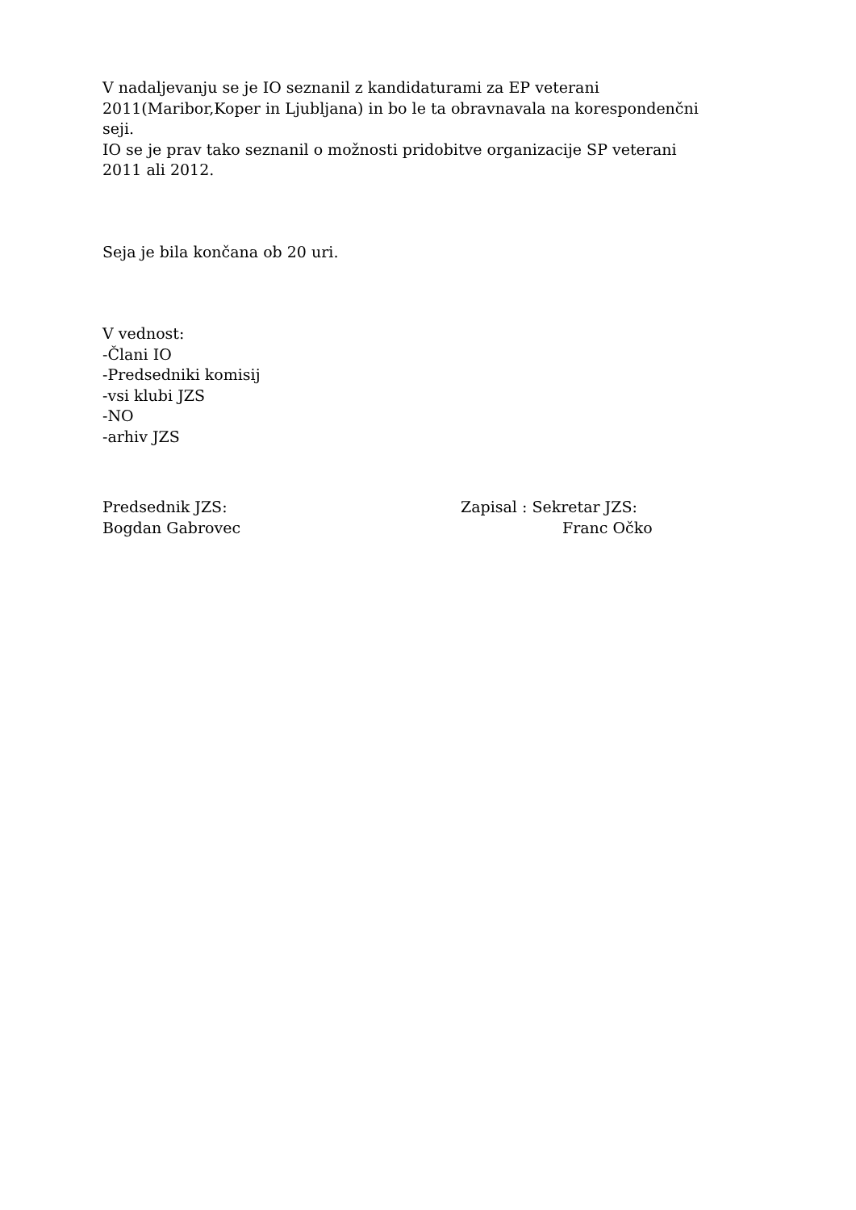V nadaljevanju se je IO seznanil z kandidaturami za EP veterani
2011(Maribor,Koper in Ljubljana) in bo le ta obravnavala na korespondenčni
seji.
IO se je prav tako seznanil o možnosti pridobitve organizacije SP veterani
2011 ali 2012.
Seja je bila končana ob 20 uri.
V vednost:
-Člani IO
-Predsedniki komisij
-vsi klubi JZS
-NO
-arhiv JZS
Predsednik JZS:
Bogdan Gabrovec
Zapisal : Sekretar JZS:
Franc Očko